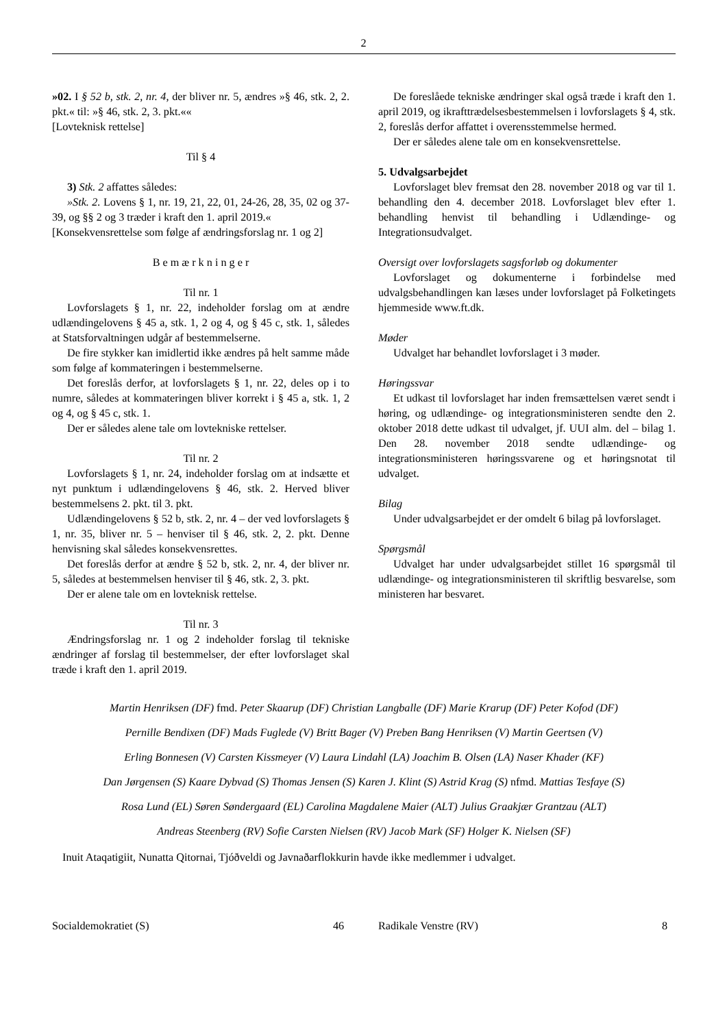2
»02. I § 52 b, stk. 2, nr. 4, der bliver nr. 5, ændres »§ 46, stk. 2, 2. pkt.« til: »§ 46, stk. 2, 3. pkt.««
[Lovteknisk rettelse]
Til § 4
3) Stk. 2 affattes således:
»Stk. 2. Lovens § 1, nr. 19, 21, 22, 01, 24-26, 28, 35, 02 og 37-39, og §§ 2 og 3 træder i kraft den 1. april 2019.«
[Konsekvensrettelse som følge af ændringsforslag nr. 1 og 2]
B e m æ r k n i n g e r
Til nr. 1
Lovforslagets § 1, nr. 22, indeholder forslag om at ændre udlændingelovens § 45 a, stk. 1, 2 og 4, og § 45 c, stk. 1, således at Statsforvaltningen udgår af bestemmelserne.
De fire stykker kan imidlertid ikke ændres på helt samme måde som følge af kommateringen i bestemmelserne.
Det foreslås derfor, at lovforslagets § 1, nr. 22, deles op i to numre, således at kommateringen bliver korrekt i § 45 a, stk. 1, 2 og 4, og § 45 c, stk. 1.
Der er således alene tale om lovtekniske rettelser.
Til nr. 2
Lovforslagets § 1, nr. 24, indeholder forslag om at indsætte et nyt punktum i udlændingelovens § 46, stk. 2. Herved bliver bestemmelsens 2. pkt. til 3. pkt.
Udlændingelovens § 52 b, stk. 2, nr. 4 – der ved lovforslagets § 1, nr. 35, bliver nr. 5 – henviser til § 46, stk. 2, 2. pkt. Denne henvisning skal således konsekvensrettes.
Det foreslås derfor at ændre § 52 b, stk. 2, nr. 4, der bliver nr. 5, således at bestemmelsen henviser til § 46, stk. 2, 3. pkt.
Der er alene tale om en lovteknisk rettelse.
Til nr. 3
Ændringsforslag nr. 1 og 2 indeholder forslag til tekniske ændringer af forslag til bestemmelser, der efter lovforslaget skal træde i kraft den 1. april 2019.
De foreslåede tekniske ændringer skal også træde i kraft den 1. april 2019, og ikrafttrædelsesbestemmelsen i lovforslagets § 4, stk. 2, foreslås derfor affattet i overensstemmelse hermed.
Der er således alene tale om en konsekvensrettelse.
5. Udvalgsarbejdet
Lovforslaget blev fremsat den 28. november 2018 og var til 1. behandling den 4. december 2018. Lovforslaget blev efter 1. behandling henvist til behandling i Udlændinge- og Integrationsudvalget.
Oversigt over lovforslagets sagsforløb og dokumenter
Lovforslaget og dokumenterne i forbindelse med udvalgsbehandlingen kan læses under lovforslaget på Folketingets hjemmeside www.ft.dk.
Møder
Udvalget har behandlet lovforslaget i 3 møder.
Høringssvar
Et udkast til lovforslaget har inden fremsættelsen været sendt i høring, og udlændinge- og integrationsministeren sendte den 2. oktober 2018 dette udkast til udvalget, jf. UUI alm. del – bilag 1. Den 28. november 2018 sendte udlændinge- og integrationsministeren høringssvarene og et høringsnotat til udvalget.
Bilag
Under udvalgsarbejdet er der omdelt 6 bilag på lovforslaget.
Spørgsmål
Udvalget har under udvalgsarbejdet stillet 16 spørgsmål til udlændinge- og integrationsministeren til skriftlig besvarelse, som ministeren har besvaret.
Martin Henriksen (DF) fmd. Peter Skaarup (DF) Christian Langballe (DF) Marie Krarup (DF) Peter Kofod (DF)
Pernille Bendixen (DF) Mads Fuglede (V) Britt Bager (V) Preben Bang Henriksen (V) Martin Geertsen (V)
Erling Bonnesen (V) Carsten Kissmeyer (V) Laura Lindahl (LA) Joachim B. Olsen (LA) Naser Khader (KF)
Dan Jørgensen (S) Kaare Dybvad (S) Thomas Jensen (S) Karen J. Klint (S) Astrid Krag (S) nfmd. Mattias Tesfaye (S)
Rosa Lund (EL) Søren Søndergaard (EL) Carolina Magdalene Maier (ALT) Julius Graakjær Grantzau (ALT)
Andreas Steenberg (RV) Sofie Carsten Nielsen (RV) Jacob Mark (SF) Holger K. Nielsen (SF)
Inuit Ataqatigiit, Nunatta Qitornai, Tjóðveldi og Javnaðarflokkurin havde ikke medlemmer i udvalget.
| Socialdemokratiet (S) | 46 | Radikale Venstre (RV) | 8 |